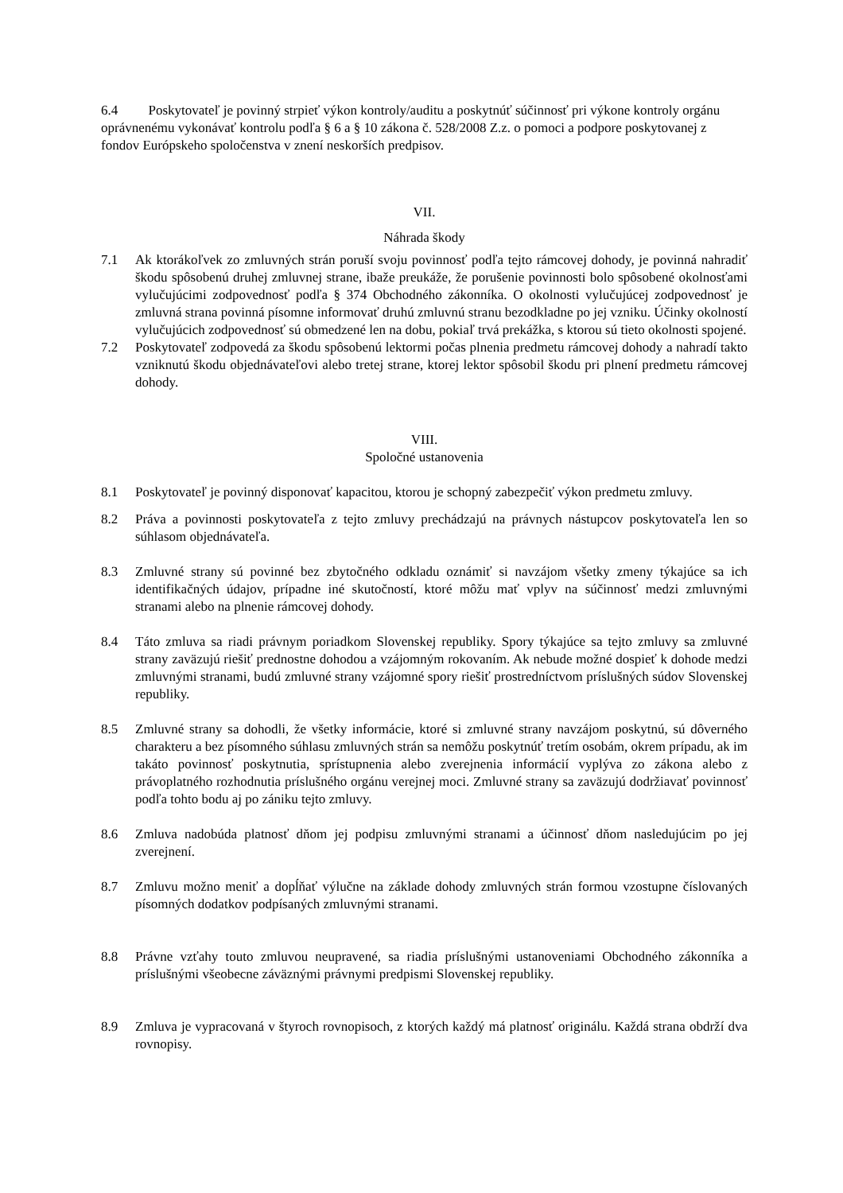6.4 Poskytovateľ je povinný strpieť výkon kontroly/auditu a poskytnúť súčinnosť pri výkone kontroly orgánu oprávnenému vykonávať kontrolu podľa § 6 a § 10 zákona č. 528/2008 Z.z. o pomoci a podpore poskytovanej z fondov Európskeho spoločenstva v znení neskorších predpisov.
VII.
Náhrada škody
7.1 Ak ktorákoľvek zo zmluvných strán poruší svoju povinnosť podľa tejto rámcovej dohody, je povinná nahradiť škodu spôsobenú druhej zmluvnej strane, ibaže preukáže, že porušenie povinnosti bolo spôsobené okolnosťami vylučujúcimi zodpovednosť podľa § 374 Obchodného zákonníka. O okolnosti vylučujúcej zodpovednosť je zmluvná strana povinná písomne informovať druhú zmluvnú stranu bezodkladne po jej vzniku. Účinky okolností vylučujúcich zodpovednosť sú obmedzené len na dobu, pokiaľ trvá prekážka, s ktorou sú tieto okolnosti spojené.
7.2 Poskytovateľ zodpovedá za škodu spôsobenú lektormi počas plnenia predmetu rámcovej dohody a nahradí takto vzniknutú škodu objednávateľovi alebo tretej strane, ktorej lektor spôsobil škodu pri plnení predmetu rámcovej dohody.
VIII.
Spoločné ustanovenia
8.1 Poskytovateľ je povinný disponovať kapacitou, ktorou je schopný zabezpečiť výkon predmetu zmluvy.
8.2 Práva a povinnosti poskytovateľa z tejto zmluvy prechádzajú na právnych nástupcov poskytovateľa len so súhlasom objednávateľa.
8.3 Zmluvné strany sú povinné bez zbytočného odkladu oznámiť si navzájom všetky zmeny týkajúce sa ich identifikačných údajov, prípadne iné skutočností, ktoré môžu mať vplyv na súčinnosť medzi zmluvnými stranami alebo na plnenie rámcovej dohody.
8.4 Táto zmluva sa riadi právnym poriadkom Slovenskej republiky. Spory týkajúce sa tejto zmluvy sa zmluvné strany zaväzujú riešiť prednostne dohodou a vzájomným rokovaním. Ak nebude možné dospieť k dohode medzi zmluvnými stranami, budú zmluvné strany vzájomné spory riešiť prostredníctvom príslušných súdov Slovenskej republiky.
8.5 Zmluvné strany sa dohodli, že všetky informácie, ktoré si zmluvné strany navzájom poskytnú, sú dôverného charakteru a bez písomného súhlasu zmluvných strán sa nemôžu poskytnúť tretím osobám, okrem prípadu, ak im takáto povinnosť poskytnutia, sprístupnenia alebo zverejnenia informácií vyplýva zo zákona alebo z právoplatného rozhodnutia príslušného orgánu verejnej moci. Zmluvné strany sa zaväzujú dodržiavať povinnosť podľa tohto bodu aj po zániku tejto zmluvy.
8.6 Zmluva nadobúda platnosť dňom jej podpisu zmluvnými stranami a účinnosť dňom nasledujúcim po jej zverejnení.
8.7 Zmluvu možno meniť a dopĺňať výlučne na základe dohody zmluvných strán formou vzostupne číslovaných písomných dodatkov podpísaných zmluvnými stranami.
8.8 Právne vzťahy touto zmluvou neupravené, sa riadia príslušnými ustanoveniami Obchodného zákonníka a príslušnými všeobecne záväznými právnymi predpismi Slovenskej republiky.
8.9 Zmluva je vypracovaná v štyroch rovnopisoch, z ktorých každý má platnosť originálu. Každá strana obdrží dva rovnopisy.